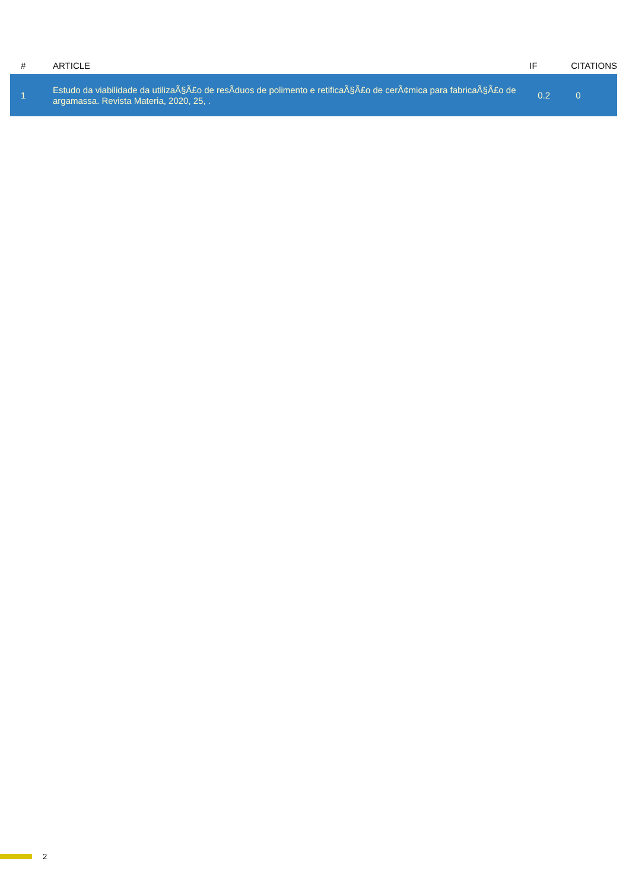| # | ARTICLE | IF | CITATIONS |
| --- | --- | --- | --- |
| 1 | Estudo da viabilidade da utilizaÃ§Ã£o de resÃduos de polimento e retificaÃ§Ã£o de cerÃ¢mica para fabricaÃ§Ã£o de argamassa. Revista Materia, 2020, 25, . | 0.2 | 0 |
2